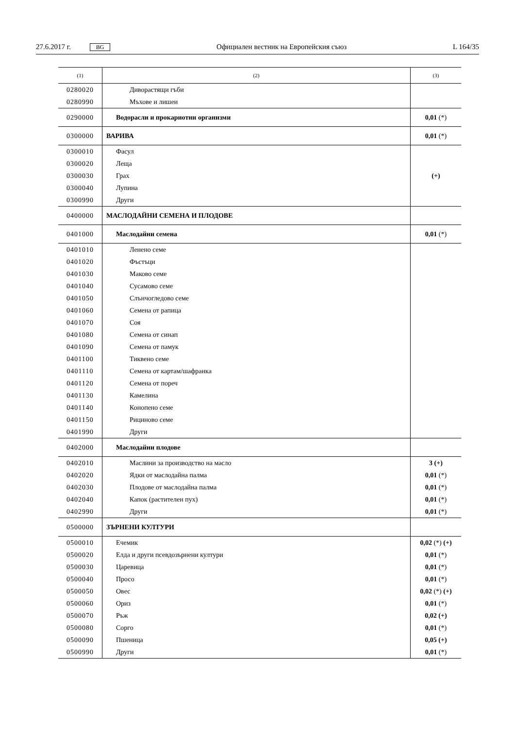27.6.2017 г. BG Официален вестник на Европейския съюз L 164/35
| (1) | (2) | (3) |
| --- | --- | --- |
| 0280020 | Диворастящи гъби | |
| 0280990 | Мъхове и лишеи | |
| 0290000 | Водорасли и прокариотни организми | 0,01 (*) |
| 0300000 | ВАРИВА | 0,01 (*) |
| 0300010 | Фасул | (+) |
| 0300020 | Леща | |
| 0300030 | Грах | |
| 0300040 | Лупина | |
| 0300990 | Други | |
| 0400000 | МАСЛОДАЙНИ СЕМЕНА И ПЛОДОВЕ | |
| 0401000 | Маслодайни семена | 0,01 (*) |
| 0401010 | Ленено семе | |
| 0401020 | Фъстъци | |
| 0401030 | Маково семе | |
| 0401040 | Сусамово семе | |
| 0401050 | Слънчогледово семе | |
| 0401060 | Семена от рапица | |
| 0401070 | Соя | |
| 0401080 | Семена от синап | |
| 0401090 | Семена от памук | |
| 0401100 | Тиквено семе | |
| 0401110 | Семена от картам/шафранка | |
| 0401120 | Семена от пореч | |
| 0401130 | Камелина | |
| 0401140 | Конопено семе | |
| 0401150 | Рициново семе | |
| 0401990 | Други | |
| 0402000 | Маслодайни плодове | |
| 0402010 | Маслини за производство на масло | 3 (+) |
| 0402020 | Ядки от маслодайна палма | 0,01 (*) |
| 0402030 | Плодове от маслодайна палма | 0,01 (*) |
| 0402040 | Капок (растителен пух) | 0,01 (*) |
| 0402990 | Други | 0,01 (*) |
| 0500000 | ЗЪРНЕНИ КУЛТУРИ | |
| 0500010 | Ечемик | 0,02 (*) (+) |
| 0500020 | Елда и други псевдозърнени култури | 0,01 (*) |
| 0500030 | Царевица | 0,01 (*) |
| 0500040 | Просо | 0,01 (*) |
| 0500050 | Овес | 0,02 (*) (+) |
| 0500060 | Ориз | 0,01 (*) |
| 0500070 | Ръж | 0,02 (+) |
| 0500080 | Сорго | 0,01 (*) |
| 0500090 | Пшеница | 0,05 (+) |
| 0500990 | Други | 0,01 (*) |